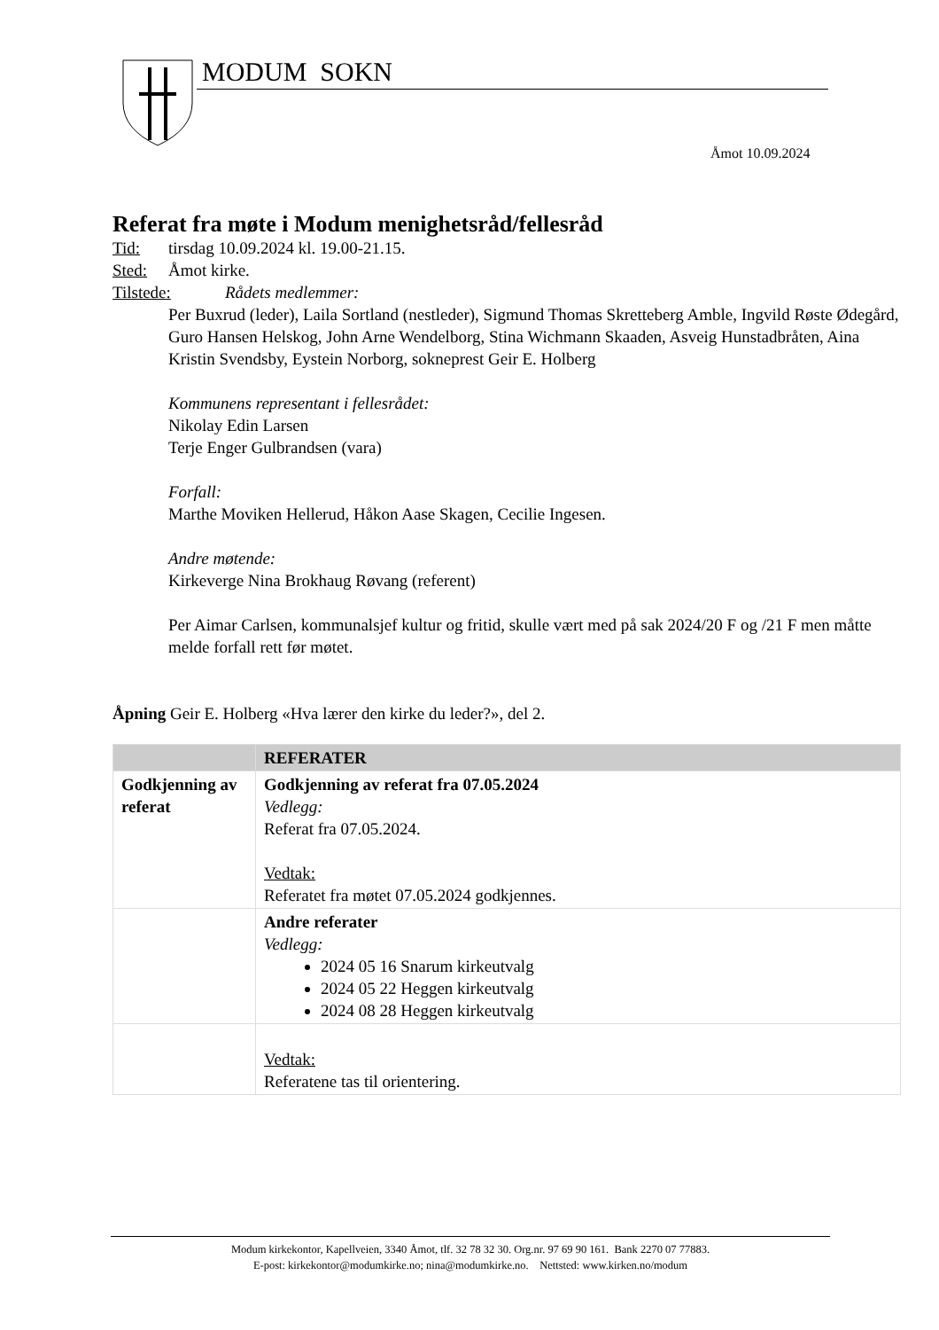MODUM SOKN
Åmot 10.09.2024
Referat fra møte i Modum menighetsråd/fellesråd
Tid: tirsdag 10.09.2024 kl. 19.00-21.15.
Sted: Åmot kirke.
Tilstede: Rådets medlemmer:
Per Buxrud (leder), Laila Sortland (nestleder), Sigmund Thomas Skretteberg Amble, Ingvild Røste Ødegård, Guro Hansen Helskog, John Arne Wendelborg, Stina Wichmann Skaaden, Asveig Hunstadbråten, Aina Kristin Svendsby, Eystein Norborg, sokneprest Geir E. Holberg
Kommunens representant i fellesrådet:
Nikolay Edin Larsen
Terje Enger Gulbrandsen (vara)
Forfall:
Marthe Moviken Hellerud, Håkon Aase Skagen, Cecilie Ingesen.
Andre møtende:
Kirkeverge Nina Brokhaug Røvang (referent)
Per Aimar Carlsen, kommunalsjef kultur og fritid, skulle vært med på sak 2024/20 F og /21 F men måtte melde forfall rett før møtet.
Åpning Geir E. Holberg «Hva lærer den kirke du leder?», del 2.
| | REFERATER |
| --- | --- |
| Godkjenning av referat | Godkjenning av referat fra 07.05.2024 Vedlegg: Referat fra 07.05.2024. Vedtak: Referatet fra møtet 07.05.2024 godkjennes. |
| | Andre referater Vedlegg: 2024 05 16 Snarum kirkeutvalg 2024 05 22 Heggen kirkeutvalg 2024 08 28 Heggen kirkeutvalg |
| | Vedtak: Referatene tas til orientering. |
Modum kirkekontor, Kapellveien, 3340 Åmot, tlf. 32 78 32 30. Org.nr. 97 69 90 161. Bank 2270 07 77883.
E-post: kirkekontor@modumkirke.no; nina@modumkirke.no. Nettsted: www.kirken.no/modum